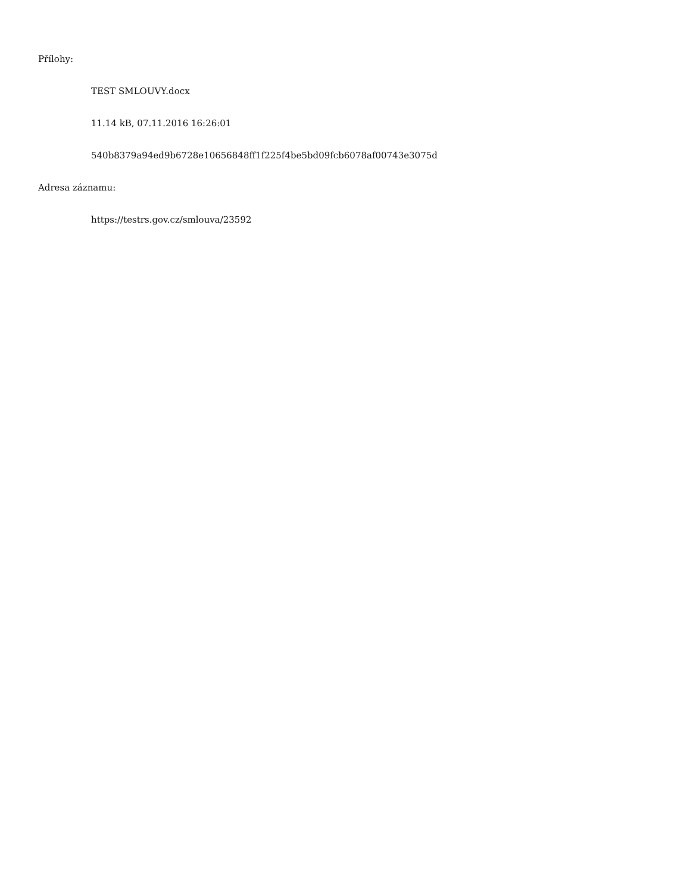Přílohy:
TEST SMLOUVY.docx
11.14 kB, 07.11.2016 16:26:01
540b8379a94ed9b6728e10656848ff1f225f4be5bd09fcb6078af00743e3075d
Adresa záznamu:
https://testrs.gov.cz/smlouva/23592